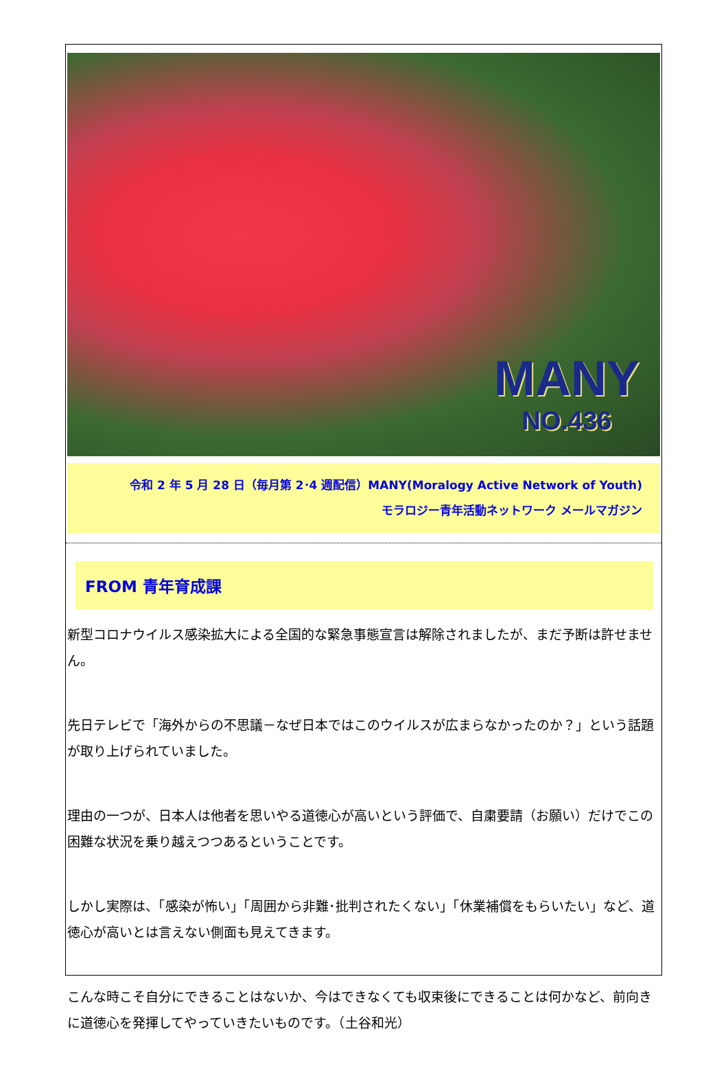MANY
NO.436
令和 2 年 5 月 28 日（毎月第 2･4 週配信）MANY(Moralogy Active Network of Youth)
モラロジー青年活動ネットワーク メールマガジン
FROM 青年育成課
新型コロナウイルス感染拡大による全国的な緊急事態宣言は解除されましたが、まだ予断は許せません。
先日テレビで「海外からの不思議－なぜ日本ではこのウイルスが広まらなかったのか？」という話題が取り上げられていました。
理由の一つが、日本人は他者を思いやる道徳心が高いという評価で、自粛要請（お願い）だけでこの困難な状況を乗り越えつつあるということです。
しかし実際は、「感染が怖い」「周囲から非難･批判されたくない」「休業補償をもらいたい」など、道徳心が高いとは言えない側面も見えてきます。
こんな時こそ自分にできることはないか、今はできなくても収束後にできることは何かなど、前向きに道徳心を発揮してやっていきたいものです。（土谷和光）